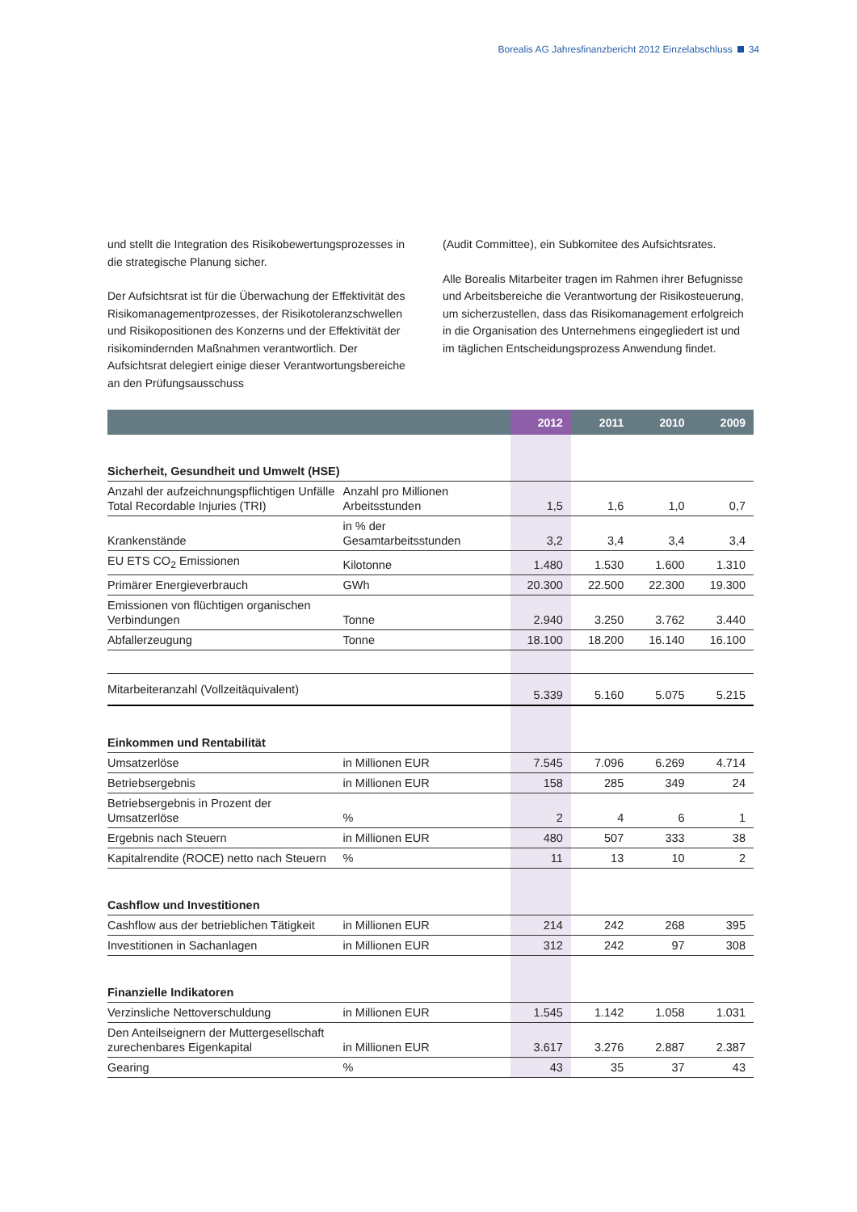Borealis AG Jahresfinanzbericht 2012 Einzelabschluss 34
und stellt die Integration des Risikobewertungsprozesses in die strategische Planung sicher.
Der Aufsichtsrat ist für die Überwachung der Effektivität des Risikomanagementprozesses, der Risikotoleranzschwellen und Risikopositionen des Konzerns und der Effektivität der risikomindernden Maßnahmen verantwortlich. Der Aufsichtsrat delegiert einige dieser Verantwortungsbereiche an den Prüfungsausschuss
(Audit Committee), ein Subkomitee des Aufsichtsrates.
Alle Borealis Mitarbeiter tragen im Rahmen ihrer Befugnisse und Arbeitsbereiche die Verantwortung der Risikosteuerung, um sicherzustellen, dass das Risikomanagement erfolgreich in die Organisation des Unternehmens eingegliedert ist und im täglichen Entscheidungsprozess Anwendung findet.
| | | 2012 | 2011 | 2010 | 2009 |
| --- | --- | --- | --- | --- | --- |
| Sicherheit, Gesundheit und Umwelt (HSE) | | | | | |
| Anzahl der aufzeichnungspflichtigen Unfälle Total Recordable Injuries (TRI) | Anzahl pro Millionen Arbeitsstunden | 1,5 | 1,6 | 1,0 | 0,7 |
| Krankenstände | in % der Gesamtarbeitsstunden | 3,2 | 3,4 | 3,4 | 3,4 |
| EU ETS CO<sub>2</sub> Emissionen | Kilotonne | 1.480 | 1.530 | 1.600 | 1.310 |
| Primärer Energieverbrauch | GWh | 20.300 | 22.500 | 22.300 | 19.300 |
| Emissionen von flüchtigen organischen Verbindungen | Tonne | 2.940 | 3.250 | 3.762 | 3.440 |
| Abfallerzeugung | Tonne | 18.100 | 18.200 | 16.140 | 16.100 |
| Mitarbeiteranzahl (Vollzeitäquivalent) | | 5.339 | 5.160 | 5.075 | 5.215 |
| Einkommen und Rentabilität | | | | | |
| Umsatzerlöse | in Millionen EUR | 7.545 | 7.096 | 6.269 | 4.714 |
| Betriebsergebnis | in Millionen EUR | 158 | 285 | 349 | 24 |
| Betriebsergebnis in Prozent der Umsatzerlöse | % | 2 | 4 | 6 | 1 |
| Ergebnis nach Steuern | in Millionen EUR | 480 | 507 | 333 | 38 |
| Kapitalrendite (ROCE) netto nach Steuern | % | 11 | 13 | 10 | 2 |
| Cashflow und Investitionen | | | | | |
| Cashflow aus der betrieblichen Tätigkeit | in Millionen EUR | 214 | 242 | 268 | 395 |
| Investitionen in Sachanlagen | in Millionen EUR | 312 | 242 | 97 | 308 |
| Finanzielle Indikatoren | | | | | |
| Verzinsliche Nettoverschuldung | in Millionen EUR | 1.545 | 1.142 | 1.058 | 1.031 |
| Den Anteilseignern der Muttergesellschaft zurechenbares Eigenkapital | in Millionen EUR | 3.617 | 3.276 | 2.887 | 2.387 |
| Gearing | % | 43 | 35 | 37 | 43 |